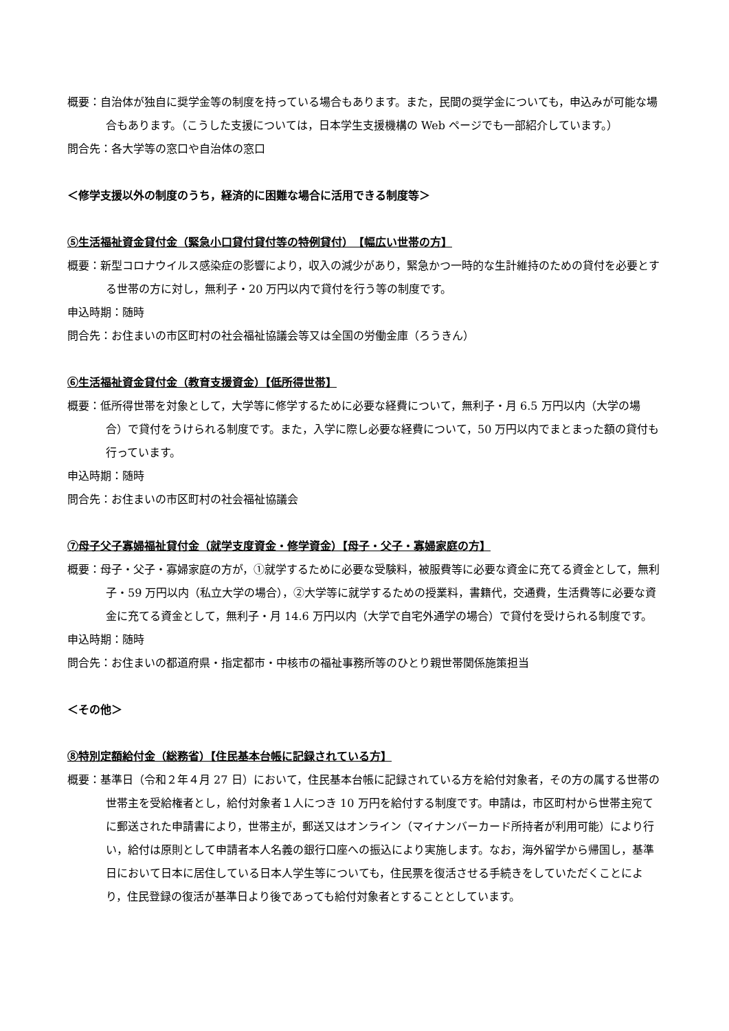概要：自治体が独自に奨学金等の制度を持っている場合もあります。また，民間の奨学金についても，申込みが可能な場合もあります。（こうした支援については，日本学生支援機構の Web ページでも一部紹介しています。）
問合先：各大学等の窓口や自治体の窓口
＜修学支援以外の制度のうち，経済的に困難な場合に活用できる制度等＞
⑤生活福祉資金貸付金（緊急小口貸付貸付等の特例貸付）　【幅広い世帯の方】
概要：新型コロナウイルス感染症の影響により，収入の減少があり，緊急かつ一時的な生計維持のための貸付を必要とする世帯の方に対し，無利子・20 万円以内で貸付を行う等の制度です。
申込時期：随時
問合先：お住まいの市区町村の社会福祉協議会等又は全国の労働金庫（ろうきん）
⑥生活福祉資金貸付金（教育支援資金）【低所得世帯】
概要：低所得世帯を対象として，大学等に修学するために必要な経費について，無利子・月 6.5 万円以内（大学の場合）で貸付をうけられる制度です。また，入学に際し必要な経費について，50 万円以内でまとまった額の貸付も行っています。
申込時期：随時
問合先：お住まいの市区町村の社会福祉協議会
⑦母子父子寡婦福祉貸付金（就学支度資金・修学資金）【母子・父子・寡婦家庭の方】
概要：母子・父子・寡婦家庭の方が，①就学するために必要な受験料，被服費等に必要な資金に充てる資金として，無利子・59 万円以内（私立大学の場合），②大学等に就学するための授業料，書籍代，交通費，生活費等に必要な資金に充てる資金として，無利子・月 14.6 万円以内（大学で自宅外通学の場合）で貸付を受けられる制度です。
申込時期：随時
問合先：お住まいの都道府県・指定都市・中核市の福祉事務所等のひとり親世帯関係施策担当
＜その他＞
⑧特別定額給付金（総務省）【住民基本台帳に記録されている方】
概要：基準日（令和２年４月 27 日）において，住民基本台帳に記録されている方を給付対象者，その方の属する世帯の世帯主を受給権者とし，給付対象者１人につき 10 万円を給付する制度です。申請は，市区町村から世帯主宛てに郵送された申請書により，世帯主が，郵送又はオンライン（マイナンバーカード所持者が利用可能）により行い，給付は原則として申請者本人名義の銀行口座への振込により実施します。なお，海外留学から帰国し，基準日において日本に居住している日本人学生等についても，住民票を復活させる手続きをしていただくことにより，住民登録の復活が基準日より後であっても給付対象者とすることとしています。